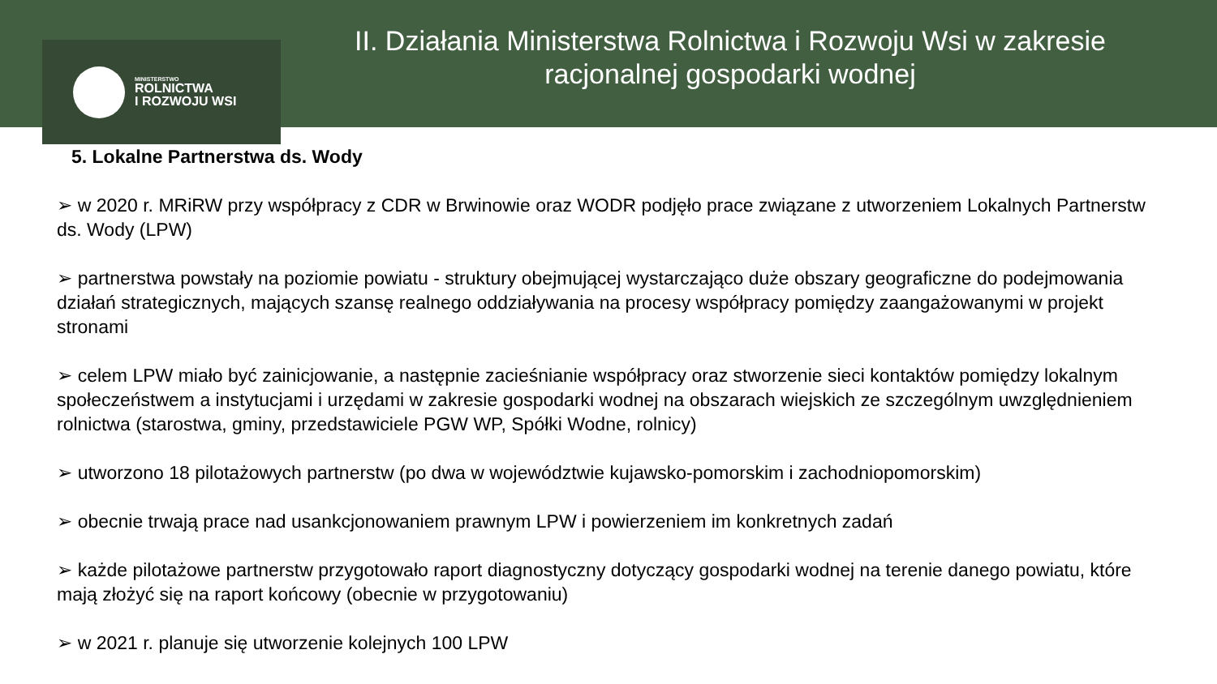MINISTERSTWO
ROLNICTWA
I ROZWOJU WSI
II. Działania Ministerstwa Rolnictwa i Rozwoju Wsi w zakresie racjonalnej gospodarki wodnej
5. Lokalne Partnerstwa ds. Wody
➢ w 2020 r. MRiRW przy współpracy z CDR w Brwinowie oraz WODR podjęło prace związane z utworzeniem Lokalnych Partnerstw ds. Wody (LPW)
➢ partnerstwa powstały na poziomie powiatu - struktury obejmującej wystarczająco duże obszary geograficzne do podejmowania działań strategicznych, mających szansę realnego oddziaływania na procesy współpracy pomiędzy zaangażowanymi w projekt stronami
➢ celem LPW miało być zainicjowanie, a następnie zacieśnianie współpracy oraz stworzenie sieci kontaktów pomiędzy lokalnym społeczeństwem a instytucjami i urzędami w zakresie gospodarki wodnej na obszarach wiejskich ze szczególnym uwzględnieniem rolnictwa (starostwa, gminy, przedstawiciele PGW WP, Spółki Wodne, rolnicy)
➢ utworzono 18 pilotażowych partnerstw (po dwa w województwie kujawsko-pomorskim i zachodniopomorskim)
➢ obecnie trwają prace nad usankcjonowaniem prawnym LPW i powierzeniem im konkretnych zadań
➢ każde pilotażowe partnerstw przygotowało raport diagnostyczny dotyczący gospodarki wodnej na terenie danego powiatu, które mają złożyć się na raport końcowy (obecnie w przygotowaniu)
➢ w 2021 r. planuje się utworzenie kolejnych 100 LPW